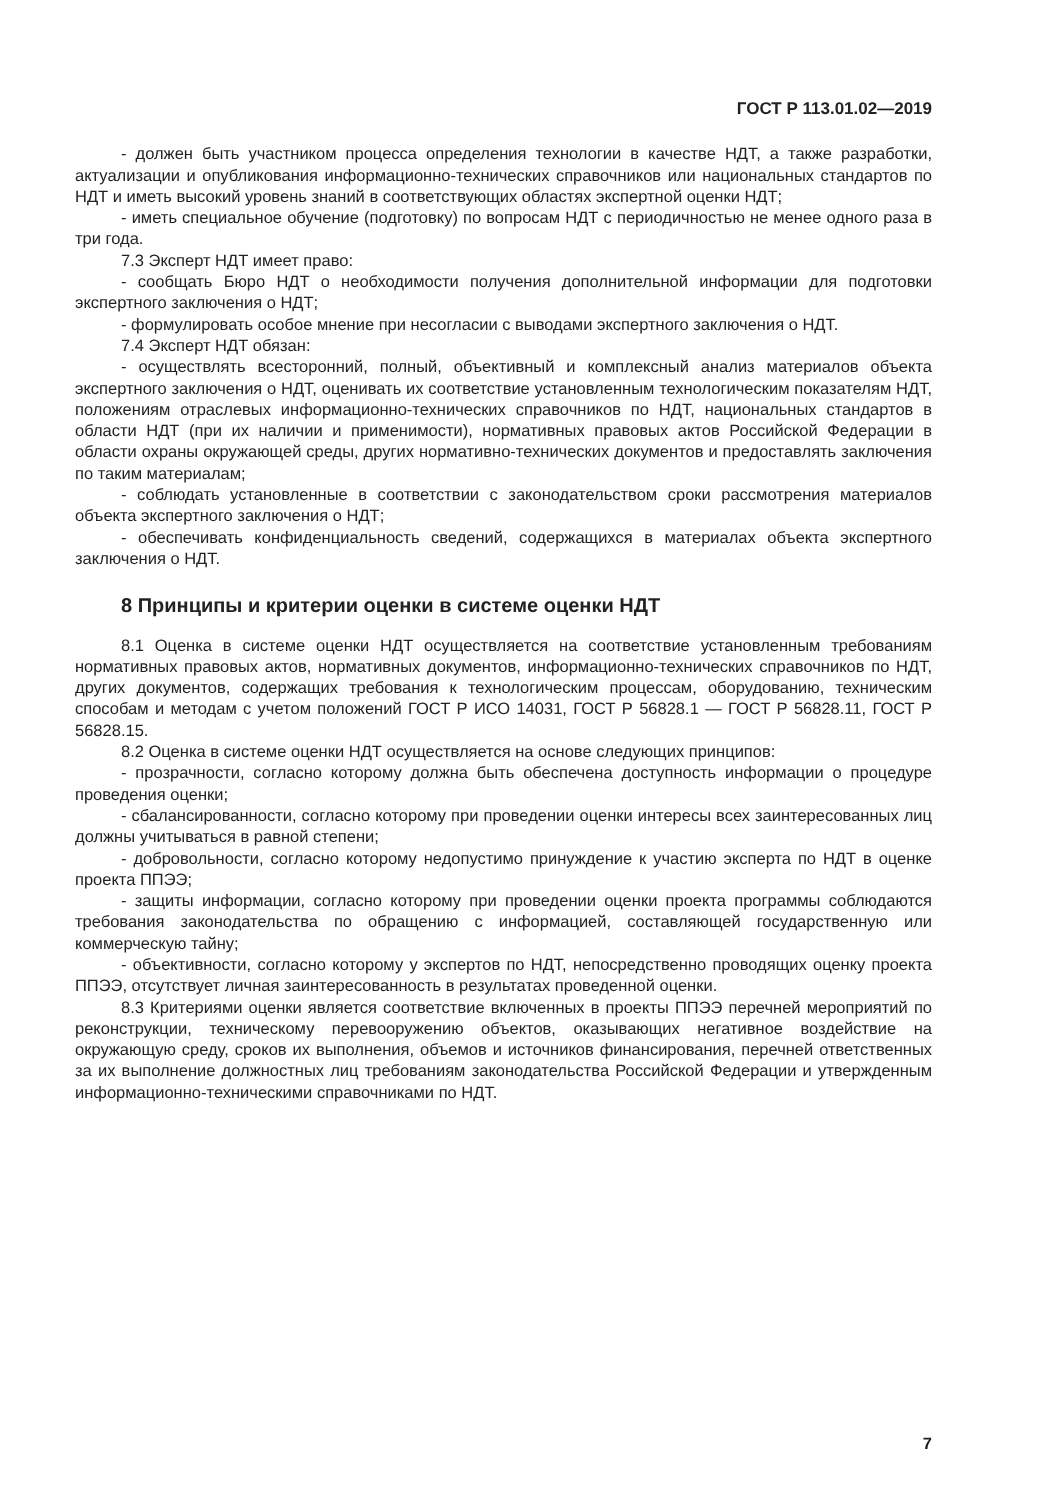ГОСТ Р 113.01.02—2019
- должен быть участником процесса определения технологии в качестве НДТ, а также разработки, актуализации и опубликования информационно-технических справочников или национальных стандартов по НДТ и иметь высокий уровень знаний в соответствующих областях экспертной оценки НДТ;
- иметь специальное обучение (подготовку) по вопросам НДТ с периодичностью не менее одного раза в три года.
7.3 Эксперт НДТ имеет право:
- сообщать Бюро НДТ о необходимости получения дополнительной информации для подготовки экспертного заключения о НДТ;
- формулировать особое мнение при несогласии с выводами экспертного заключения о НДТ.
7.4 Эксперт НДТ обязан:
- осуществлять всесторонний, полный, объективный и комплексный анализ материалов объекта экспертного заключения о НДТ, оценивать их соответствие установленным технологическим показателям НДТ, положениям отраслевых информационно-технических справочников по НДТ, национальных стандартов в области НДТ (при их наличии и применимости), нормативных правовых актов Российской Федерации в области охраны окружающей среды, других нормативно-технических документов и предоставлять заключения по таким материалам;
- соблюдать установленные в соответствии с законодательством сроки рассмотрения материалов объекта экспертного заключения о НДТ;
- обеспечивать конфиденциальность сведений, содержащихся в материалах объекта экспертного заключения о НДТ.
8 Принципы и критерии оценки в системе оценки НДТ
8.1 Оценка в системе оценки НДТ осуществляется на соответствие установленным требованиям нормативных правовых актов, нормативных документов, информационно-технических справочников по НДТ, других документов, содержащих требования к технологическим процессам, оборудованию, техническим способам и методам с учетом положений ГОСТ Р ИСО 14031, ГОСТ Р 56828.1 — ГОСТ Р 56828.11, ГОСТ Р 56828.15.
8.2 Оценка в системе оценки НДТ осуществляется на основе следующих принципов:
- прозрачности, согласно которому должна быть обеспечена доступность информации о процедуре проведения оценки;
- сбалансированности, согласно которому при проведении оценки интересы всех заинтересованных лиц должны учитываться в равной степени;
- добровольности, согласно которому недопустимо принуждение к участию эксперта по НДТ в оценке проекта ППЭЭ;
- защиты информации, согласно которому при проведении оценки проекта программы соблюдаются требования законодательства по обращению с информацией, составляющей государственную или коммерческую тайну;
- объективности, согласно которому у экспертов по НДТ, непосредственно проводящих оценку проекта ППЭЭ, отсутствует личная заинтересованность в результатах проведенной оценки.
8.3 Критериями оценки является соответствие включенных в проекты ППЭЭ перечней мероприятий по реконструкции, техническому перевооружению объектов, оказывающих негативное воздействие на окружающую среду, сроков их выполнения, объемов и источников финансирования, перечней ответственных за их выполнение должностных лиц требованиям законодательства Российской Федерации и утвержденным информационно-техническими справочниками по НДТ.
7